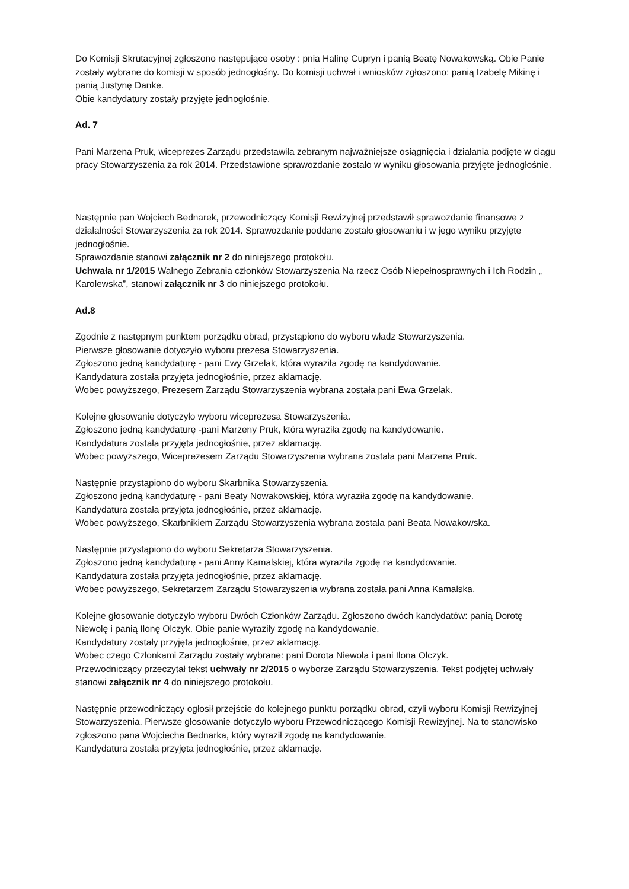Do Komisji Skrutacyjnej zgłoszono następujące osoby : pnia Halinę Cupryn i panią Beatę Nowakowską. Obie Panie zostały wybrane do komisji w sposób jednogłośny. Do komisji uchwał i wniosków zgłoszono: panią Izabelę Mikinę i panią Justynę Danke.
Obie kandydatury zostały przyjęte jednogłośnie.
Ad. 7
Pani Marzena Pruk, wiceprezes Zarządu przedstawiła zebranym najważniejsze osiągnięcia i działania podjęte w ciągu pracy Stowarzyszenia za rok 2014. Przedstawione sprawozdanie zostało w wyniku głosowania przyjęte jednogłośnie.
Następnie pan Wojciech Bednarek, przewodniczący Komisji Rewizyjnej przedstawił sprawozdanie finansowe z działalności Stowarzyszenia za rok 2014. Sprawozdanie poddane zostało głosowaniu i w jego wyniku przyjęte jednogłośnie.
Sprawozdanie stanowi załącznik nr 2 do niniejszego protokołu.
Uchwała nr 1/2015 Walnego Zebrania członków Stowarzyszenia Na rzecz Osób Niepełnosprawnych i Ich Rodzin „ Karolewska”, stanowi załącznik nr 3 do niniejszego protokołu.
Ad.8
Zgodnie z następnym punktem porządku obrad, przystąpiono do wyboru władz Stowarzyszenia.
Pierwsze głosowanie dotyczyło wyboru prezesa Stowarzyszenia.
Zgłoszono jedną kandydaturę - pani Ewy Grzelak, która wyraziła zgodę na kandydowanie.
Kandydatura została przyjęta jednogłośnie, przez aklamację.
Wobec powyższego, Prezesem Zarządu Stowarzyszenia wybrana została pani Ewa Grzelak.
Kolejne głosowanie dotyczyło wyboru wiceprezesa Stowarzyszenia.
Zgłoszono jedną kandydaturę -pani Marzeny Pruk, która wyraziła zgodę na kandydowanie.
Kandydatura została przyjęta jednogłośnie, przez aklamację.
Wobec powyższego, Wiceprezesem Zarządu Stowarzyszenia wybrana została pani Marzena Pruk.
Następnie przystąpiono do wyboru Skarbnika Stowarzyszenia.
Zgłoszono jedną kandydaturę - pani Beaty Nowakowskiej, która wyraziła zgodę na kandydowanie.
Kandydatura została przyjęta jednogłośnie, przez aklamację.
Wobec powyższego, Skarbnikiem Zarządu Stowarzyszenia wybrana została pani Beata Nowakowska.
Następnie przystąpiono do wyboru Sekretarza Stowarzyszenia.
Zgłoszono jedną kandydaturę - pani Anny Kamalskiej, która wyraziła zgodę na kandydowanie.
Kandydatura została przyjęta jednogłośnie, przez aklamację.
Wobec powyższego, Sekretarzem Zarządu Stowarzyszenia wybrana została pani Anna Kamalska.
Kolejne głosowanie dotyczyło wyboru Dwóch Członków Zarządu. Zgłoszono dwóch kandydatów: panią Dorotę Niewolę i panią Ilonę Olczyk. Obie panie wyraziły zgodę na kandydowanie.
Kandydatury zostały przyjęta jednogłośnie, przez aklamację.
Wobec czego Członkami Zarządu zostały wybrane: pani Dorota Niewola i pani Ilona Olczyk.
Przewodniczący przeczytał tekst uchwały nr 2/2015 o wyborze Zarządu Stowarzyszenia. Tekst podjętej uchwały stanowi załącznik nr 4 do niniejszego protokołu.
Następnie przewodniczący ogłosił przejście do kolejnego punktu porządku obrad, czyli wyboru Komisji Rewizyjnej Stowarzyszenia. Pierwsze głosowanie dotyczyło wyboru Przewodniczącego Komisji Rewizyjnej. Na to stanowisko zgłoszono pana Wojciecha Bednarka, który wyraził zgodę na kandydowanie.
Kandydatura została przyjęta jednogłośnie, przez aklamację.